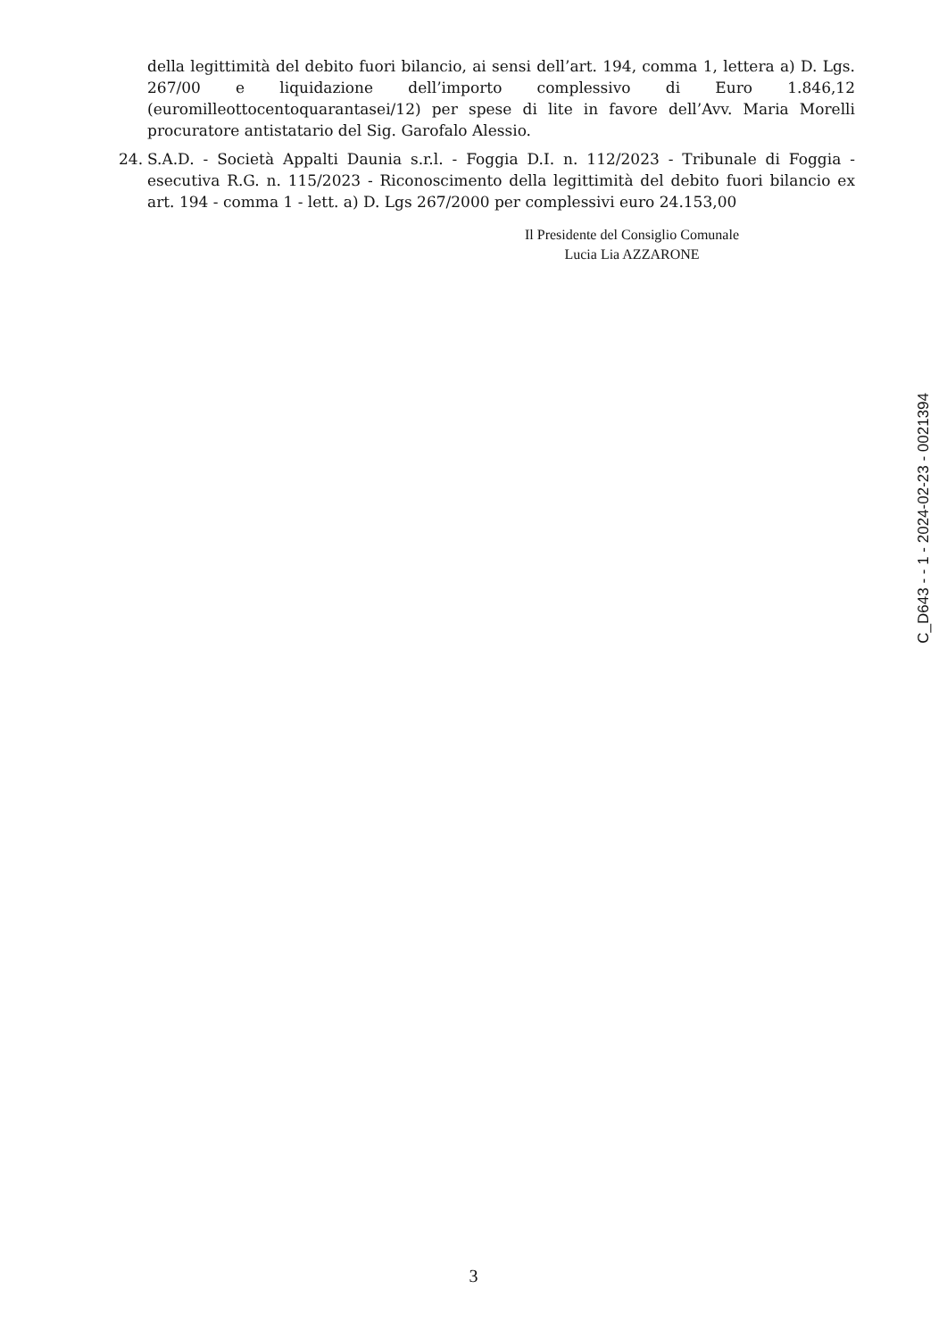della legittimità del debito fuori bilancio, ai sensi dell’art. 194, comma 1, lettera a) D. Lgs. 267/00 e liquidazione dell’importo complessivo di Euro 1.846,12 (euromilleottocentoquarantasei/12) per spese di lite in favore dell’Avv. Maria Morelli procuratore antistatario del Sig. Garofalo Alessio.
24. S.A.D. - Società Appalti Daunia s.r.l. - Foggia D.I. n. 112/2023 - Tribunale di Foggia - esecutiva R.G. n. 115/2023 - Riconoscimento della legittimità del debito fuori bilancio ex art. 194 - comma 1 - lett. a) D. Lgs 267/2000 per complessivi euro 24.153,00
Il Presidente del Consiglio Comunale
Lucia Lia AZZARONE
C_D643 - - 1 - 2024-02-23 - 0021394
3